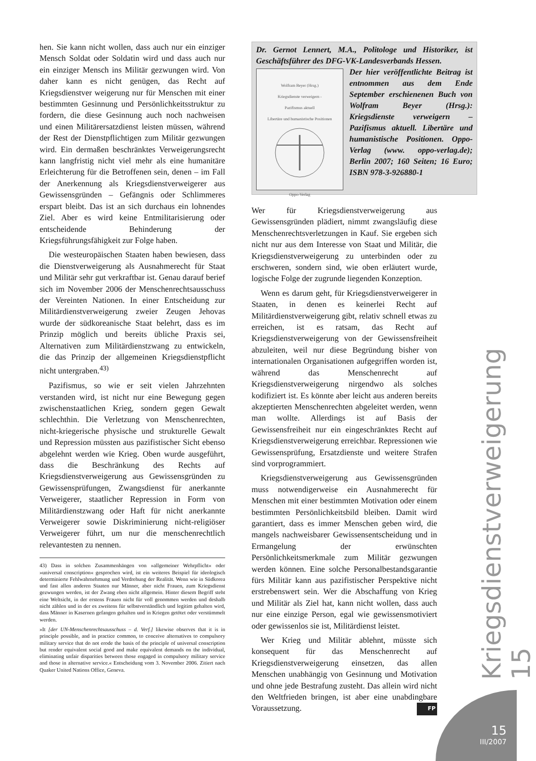hen. Sie kann nicht wollen, dass auch nur ein einziger Mensch Soldat oder Soldatin wird und dass auch nur ein einziger Mensch ins Militär gezwungen wird. Von daher kann es nicht genügen, das Recht auf Kriegsdienstver weigerung nur für Menschen mit einer bestimmten Gesinnung und Persönlichkeitsstruktur zu fordern, die diese Gesinnung auch noch nachweisen und einen Militärersatzdienst leisten müssen, während der Rest der Dienstpflichtigen zum Militär gezwungen wird. Ein dermaßen beschränktes Verweigerungsrecht kann langfristig nicht viel mehr als eine humanitäre Erleichterung für die Betroffenen sein, denen – im Fall der Anerkennung als Kriegsdienstverweigerer aus Gewissensgründen – Gefängnis oder Schlimmeres erspart bleibt. Das ist an sich durchaus ein lohnendes Ziel. Aber es wird keine Entmilitarisierung oder entscheidende Behinderung der Kriegsführungsfähigkeit zur Folge haben.
Die westeuropäischen Staaten haben bewiesen, dass die Dienstverweigerung als Ausnahmerecht für Staat und Militär sehr gut verkraftbar ist. Genau darauf berief sich im November 2006 der Menschenrechtsausschuss der Vereinten Nationen. In einer Entscheidung zur Militärdienstverweigerung zweier Zeugen Jehovas wurde der südkoreanische Staat belehrt, dass es im Prinzip möglich und bereits übliche Praxis sei, Alternativen zum Militärdienstzwang zu entwickeln, die das Prinzip der allgemeinen Kriegsdienstpflicht nicht untergraben.<sup>43)</sup>
Pazifismus, so wie er seit vielen Jahrzehnten verstanden wird, ist nicht nur eine Bewegung gegen zwischenstaatlichen Krieg, sondern gegen Gewalt schlechthin. Die Verletzung von Menschenrechten, nicht-kriegerische physische und strukturelle Gewalt und Repression müssten aus pazifistischer Sicht ebenso abgelehnt werden wie Krieg. Oben wurde ausgeführt, dass die Beschränkung des Rechts auf Kriegsdienstverweigerung aus Gewissensgründen zu Gewissensprüfungen, Zwangsdienst für anerkannte Verweigerer, staatlicher Repression in Form von Militärdienstzwang oder Haft für nicht anerkannte Verweigerer sowie Diskriminierung nicht-religiöser Verweigerer führt, um nur die menschenrechtlich relevantesten zu nennen.
43) Dass in solchen Zusammenhängen von »allgemeiner Wehrpflicht« oder »universal conscription« gesprochen wird, ist ein weiteres Beispiel für ideologisch determinierte Fehlwahrnehmung und Verdrehung der Realität. Wenn wie in Südkorea und fast allen anderen Staaten nur Männer, aber nicht Frauen, zum Kriegsdienst gezwungen werden, ist der Zwang eben nicht allgemein. Hinter diesem Begriff steht eine Weltsicht, in der erstens Frauen nicht für voll genommen werden und deshalb nicht zählen und in der es zweitens für selbstverständlich und legitim gehalten wird, dass Männer in Kasernen gefangen gehalten und in Kriegen getötet oder verstümmelt werden.
»It [der UN-Menschenrechtsausschuss – d. Verf.] likewise observes that it is in principle possible, and in practice common, to conceive alternatives to compulsory military service that do not erode the basis of the principle of universal conscription but render equivalent social good and make equivalent demands on the individual, eliminating unfair disparities between those engaged in compulsory military service and those in alternative service.« Entscheidung vom 3. November 2006. Zitiert nach Quaker United Nations Office, Geneva.
Dr. Gernot Lennert, M.A., Politologe und Historiker, ist Geschäftsführer des DFG-VK-Landesverbands Hessen.
Wolfram Beyer (Hrsg.)
Kriegsdienste verweigern -
Pazifismus aktuell
Libertäre und humanistische Positionen
Oppo-Verlag
Der hier veröffentlichte Beitrag ist entnommen aus dem Ende September erschienenen Buch von Wolfram Beyer (Hrsg.): Kriegsdienste verweigern – Pazifismus aktuell. Libertäre und humanistische Positionen. Oppo-Verlag (www. oppo-verlag.de); Berlin 2007; 160 Seiten; 16 Euro; ISBN 978-3-926880-1
Wer für Kriegsdienstverweigerung aus Gewissensgründen plädiert, nimmt zwangsläufig diese Menschenrechtsverletzungen in Kauf. Sie ergeben sich nicht nur aus dem Interesse von Staat und Militär, die Kriegsdienstverweigerung zu unterbinden oder zu erschweren, sondern sind, wie oben erläutert wurde, logische Folge der zugrunde liegenden Konzeption.
Wenn es darum geht, für Kriegsdienstverweigerer in Staaten, in denen es keinerlei Recht auf Militärdienstverweigerung gibt, relativ schnell etwas zu erreichen, ist es ratsam, das Recht auf Kriegsdienstverweigerung von der Gewissensfreiheit abzuleiten, weil nur diese Begründung bisher von internationalen Organisationen aufgegriffen worden ist, während das Menschenrecht auf Kriegsdienstverweigerung nirgendwo als solches kodifiziert ist. Es könnte aber leicht aus anderen bereits akzeptierten Menschenrechten abgeleitet werden, wenn man wollte. Allerdings ist auf Basis der Gewissensfreiheit nur ein eingeschränktes Recht auf Kriegsdienstverweigerung erreichbar. Repressionen wie Gewissensprüfung, Ersatzdienste und weitere Strafen sind vorprogrammiert.
Kriegsdienstverweigerung aus Gewissensgründen muss notwendigerweise ein Ausnahmerecht für Menschen mit einer bestimmten Motivation oder einem bestimmten Persönlichkeitsbild bleiben. Damit wird garantiert, dass es immer Menschen geben wird, die mangels nachweisbarer Gewissensentscheidung und in Ermangelung der erwünschten Persönlichkeitsmerkmale zum Militär gezwungen werden können. Eine solche Personalbestandsgarantie fürs Militär kann aus pazifistischer Perspektive nicht erstrebenswert sein. Wer die Abschaffung von Krieg und Militär als Ziel hat, kann nicht wollen, dass auch nur eine einzige Person, egal wie gewissensmotiviert oder gewissenlos sie ist, Militärdienst leistet.
Wer Krieg und Militär ablehnt, müsste sich konsequent für das Menschenrecht auf Kriegsdienstverweigerung einsetzen, das allen Menschen unabhängig von Gesinnung und Motivation und ohne jede Bestrafung zusteht. Das allein wird nicht den Weltfrieden bringen, ist aber eine unabdingbare Voraussetzung. FP
Kriegsdienstverweigerung 15
15
III/2007